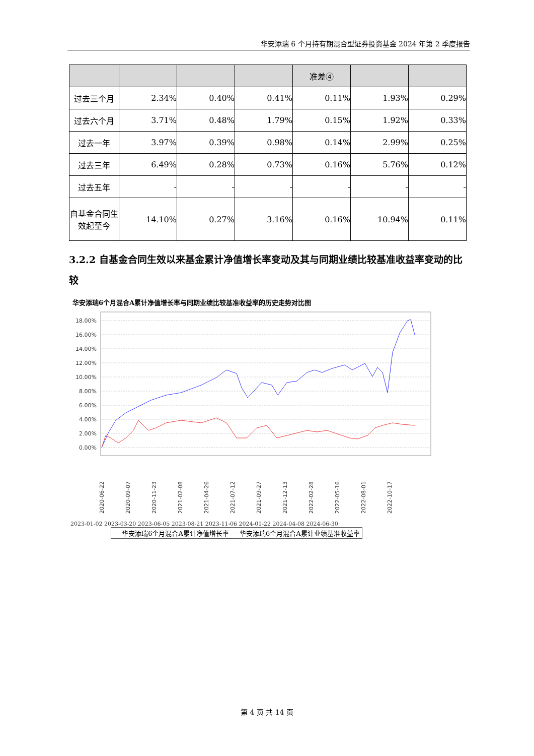华安添瑞 6 个月持有期混合型证券投资基金 2024 年第 2 季度报告
| | | | | 准差④ | | |
| 过去三个月 | 2.34% | 0.40% | 0.41% | 0.11% | 1.93% | 0.29% |
| 过去六个月 | 3.71% | 0.48% | 1.79% | 0.15% | 1.92% | 0.33% |
| 过去一年 | 3.97% | 0.39% | 0.98% | 0.14% | 2.99% | 0.25% |
| 过去三年 | 6.49% | 0.28% | 0.73% | 0.16% | 5.76% | 0.12% |
| 过去五年 | - | - | - | - | - | - |
| 自基金合同生效起至今 | 14.10% | 0.27% | 3.16% | 0.16% | 10.94% | 0.11% |
3.2.2 自基金合同生效以来基金累计净值增长率变动及其与同期业绩比较基准收益率变动的比较
华安添瑞6个月混合A累计净值增长率与同期业绩比较基准收益率的历史走势对比图
18.00%
16.00%
14.00%
12.00%
10.00%
8.00%
6.00%
4.00%
2.00%
0.00%
2020-06-22
2020-09-07
2020-11-23
2021-02-08
2021-04-26
2021-07-12
2021-09-27
2021-12-13
2022-02-28
2022-05-16
2022-08-01
2022-10-17
2023-01-02 2023-03-20 2023-06-05 2023-08-21 2023-11-06 2024-01-22 2024-04-08 2024-06-30
— 华安添瑞6个月混合A累计净值增长率 — 华安添瑞6个月混合A累计业绩基准收益率
第 4 页 共 14 页